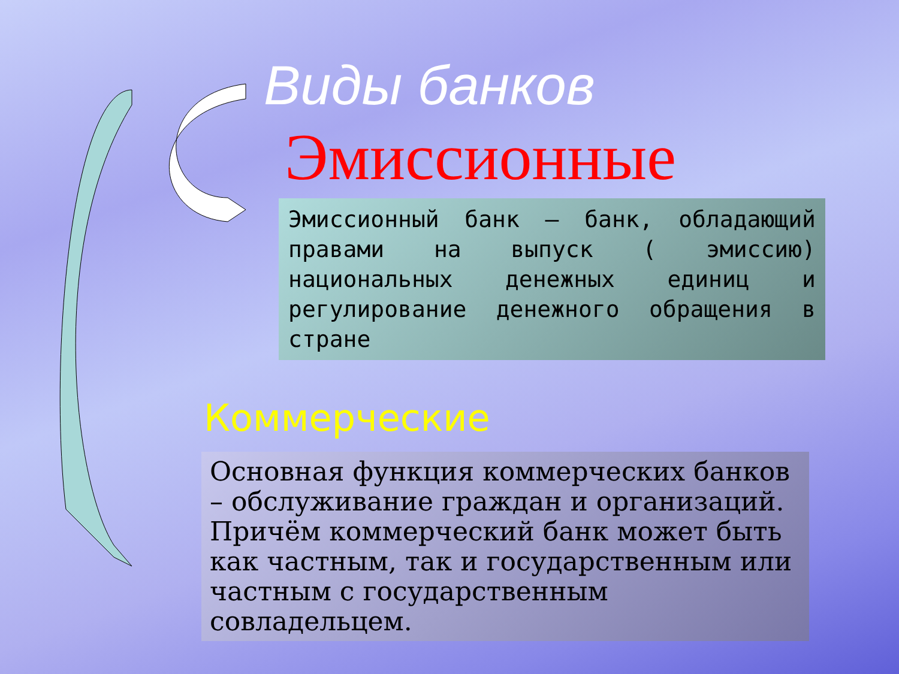Виды банков
Эмиссионные
Эмиссионный банк – банк, обладающий правами на выпуск ( эмиссию) национальных денежных единиц и регулирование денежного обращения в стране
Коммерческие
Основная функция коммерческих банков – обслуживание граждан и организаций. Причём коммерческий банк может быть как частным, так и государственным или частным с государственным совладельцем.